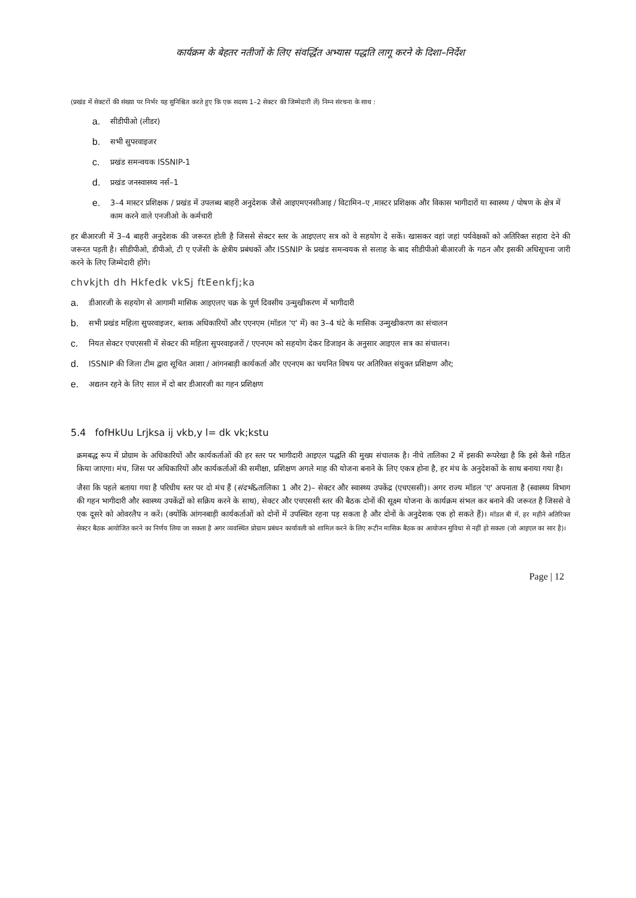कार्यक्रम के बेहतर नतीजों के लिए संवर्द्धित अभ्यास पद्धति लागू करने के दिशा–निर्देश
(प्रखंड में सेक्टरों की संख्या पर निर्भर यह सुनिश्चित करते हुए कि एक सदस्य 1–2 सेक्टर की जिम्मेदारी लें) निम्न संरचना के साथ :
a. सीडीपीओ (लीडर)
b. सभी सुपरवाइजर
c. प्रखंड समन्वयक ISSNIP-1
d. प्रखंड जनस्वास्थ्य नर्स–1
e. 3–4 मास्टर प्रशिक्षक / प्रखंड में उपलब्ध बाहरी अनुदेशक जैसे आइएमएनसीआइ / विटामिन–ए ,मास्टर प्रशिक्षक और विकास भागीदारों या स्वास्थ्य / पोषण के क्षेत्र में काम करने वाले एनजीओ के कर्मचारी
हर बीआरजी में 3–4 बाहरी अनुदेशक की जरूरत होती है जिससे सेक्टर स्तर के आइएलए सत्र को वे सहयोग दे सकें। खासकर वहां जहां पर्यवेक्षकों को अतिरिक्त सहारा देने की जरूरत पड़ती है। सीडीपीओ, डीपीओ, टी ए एजेंसी के क्षेत्रीय प्रबंधकों और ISSNIP के प्रखंड समन्वयक से सलाह के बाद सीडीपीओ बीआरजी के गठन और इसकी अधिसूचना जारी करने के लिए जिम्मेदारी होंगे।
chvkjth dh Hkfedk vkSj ftEenkfj;ka
a. डीआरजी के सहयोग से आगामी मासिक आइएलए चक्र के पूर्ण दिवसीय उन्मुखीकरण में भागीदारी
b. सभी प्रखंड महिला सुपरवाइजर, ब्लाक अधिकारियों और एएनएम (मॉडल 'ए' में) का 3–4 घंटे के मासिक उन्मुखीकरण का संचालन
c. नियत सेक्टर एचएससी में सेक्टर की महिला सुपरवाइजरों / एएनएम को सहयोग देकर डिजाइन के अनुसार आइएल सत्र का संचालन।
d. ISSNIP की जिला टीम द्वारा सूचित आशा / आंगनबाड़ी कार्यकर्ता और एएनएम का चयनित विषय पर अतिरिक्त संयुक्त प्रशिक्षण और;
e. अद्यतन रहने के लिए साल में दो बार डीआरजी का गहन प्रशिक्षण
5.4 fofHkUu Lrjksa ij vkb,y l= dk vk;kstu
क्रमबद्ध रूप में प्रोग्राम के अधिकारियों और कार्यकर्ताओं की हर स्तर पर भागीदारी आइएल पद्धति की मुख्य संचालक है। नीचे तालिका 2 में इसकी रूपरेखा है कि इसे कैसे गठित किया जाएगा। मंच, जिस पर अधिकारियों और कार्यकर्ताओं की समीक्षा, प्रशिक्षण अगले माह की योजना बनाने के लिए एकत्र होना है, हर मंच के अनुदेशकों के साथ बनाया गया है।
जैसा कि पहले बताया गया है परिधीय स्तर पर दो मंच हैं (संदर्भ&तालिका 1 और 2)– सेक्टर और स्वास्थ्य उपकेंद्र (एचएससी)। अगर राज्य मॉडल 'ए' अपनाता है (स्वास्थ्य विभाग की गहन भागीदारी और स्वास्थ्य उपकेंद्रों को सक्रिय करने के साथ), सेक्टर और एचएससी स्तर की बैठक दोनों की सूक्ष्म योजना के कार्यक्रम संभल कर बनाने की जरूरत है जिससे वे एक दूसरे को ओवरलैप न करें। (क्योंकि आंगनबाड़ी कार्यकर्ताओं को दोनों में उपस्थित रहना पड़ सकता है और दोनों के अनुदेशक एक हो सकते हैं)। मॉडल बी में, हर महीने अतिरिक्त सेक्टर बैठक आयोजित करने का निर्णय लिया जा सकता है अगर व्यवस्थित प्रोग्राम प्रबंधन कार्यावली को शामिल करने के लिए रूटीन मासिक बैठक का आयोजन सुविधा से नहीं हो सकता (जो आइएल का सार है)।
Page | 12